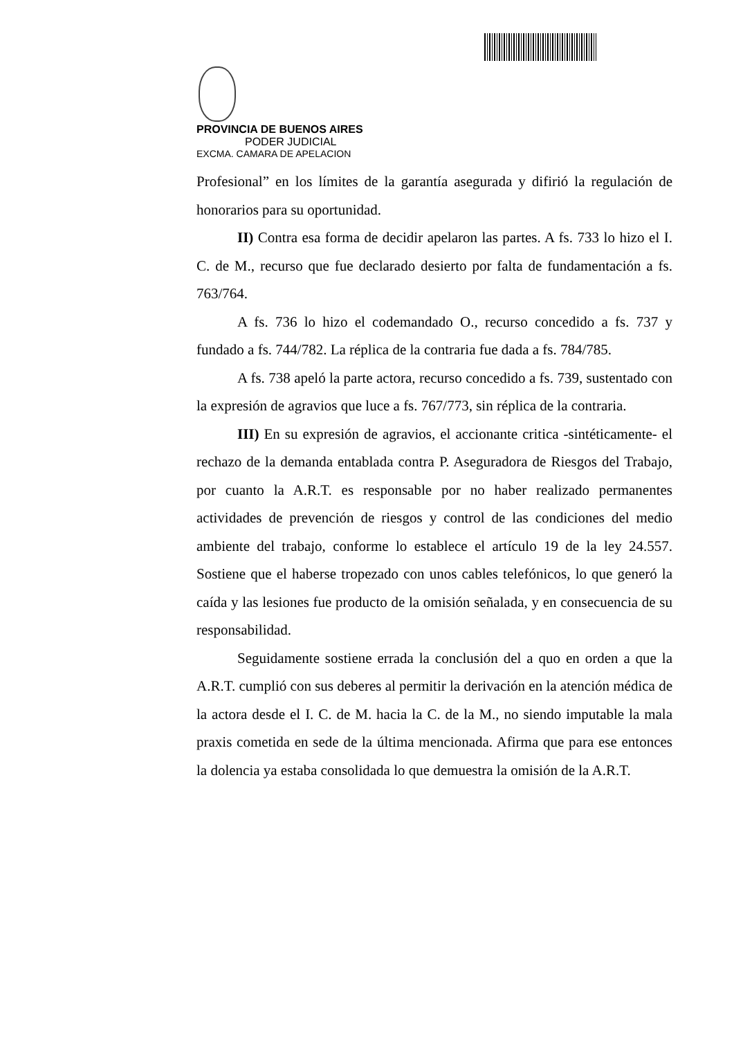PROVINCIA DE BUENOS AIRES
PODER JUDICIAL
EXCMA. CAMARA DE APELACION
Profesional” en los límites de la garantía asegurada y difirió la regulación de honorarios para su oportunidad.
II) Contra esa forma de decidir apelaron las partes. A fs. 733 lo hizo el I. C. de M., recurso que fue declarado desierto por falta de fundamentación a fs. 763/764.
A fs. 736 lo hizo el codemandado O., recurso concedido a fs. 737 y fundado a fs. 744/782. La réplica de la contraria fue dada a fs. 784/785.
A fs. 738 apeló la parte actora, recurso concedido a fs. 739, sustentado con la expresión de agravios que luce a fs. 767/773, sin réplica de la contraria.
III) En su expresión de agravios, el accionante critica -sintéticamente- el rechazo de la demanda entablada contra P. Aseguradora de Riesgos del Trabajo, por cuanto la A.R.T. es responsable por no haber realizado permanentes actividades de prevención de riesgos y control de las condiciones del medio ambiente del trabajo, conforme lo establece el artículo 19 de la ley 24.557. Sostiene que el haberse tropezado con unos cables telefónicos, lo que generó la caída y las lesiones fue producto de la omisión señalada, y en consecuencia de su responsabilidad.
Seguidamente sostiene errada la conclusión del a quo en orden a que la A.R.T. cumplió con sus deberes al permitir la derivación en la atención médica de la actora desde el I. C. de M. hacia la C. de la M., no siendo imputable la mala praxis cometida en sede de la última mencionada. Afirma que para ese entonces la dolencia ya estaba consolidada lo que demuestra la omisión de la A.R.T.